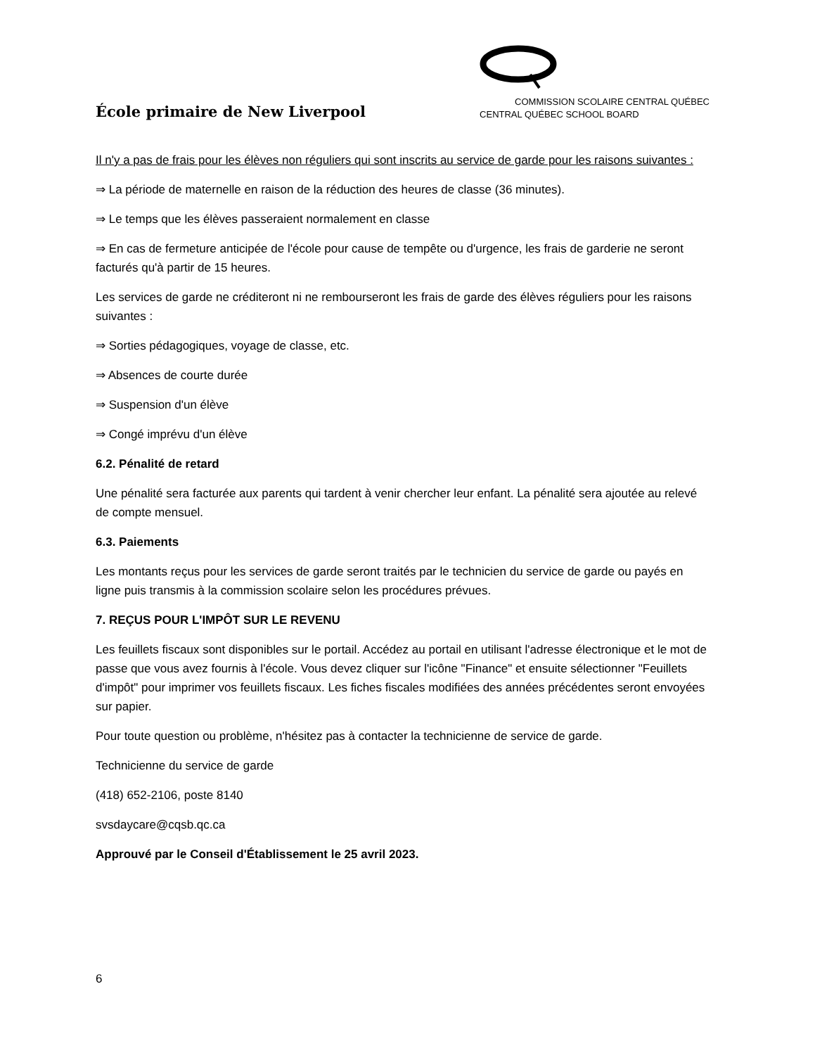École primaire de New Liverpool
COMMISSION SCOLAIRE CENTRAL QUÉBEC
CENTRAL QUÉBEC SCHOOL BOARD
Il n'y a pas de frais pour les élèves non réguliers qui sont inscrits au service de garde pour les raisons suivantes :
⇒ La période de maternelle en raison de la réduction des heures de classe (36 minutes).
⇒ Le temps que les élèves passeraient normalement en classe
⇒ En cas de fermeture anticipée de l'école pour cause de tempête ou d'urgence, les frais de garderie ne seront facturés qu'à partir de 15 heures.
Les services de garde ne créditeront ni ne rembourseront les frais de garde des élèves réguliers pour les raisons suivantes :
⇒ Sorties pédagogiques, voyage de classe, etc.
⇒ Absences de courte durée
⇒ Suspension d'un élève
⇒ Congé imprévu d'un élève
6.2. Pénalité de retard
Une pénalité sera facturée aux parents qui tardent à venir chercher leur enfant. La pénalité sera ajoutée au relevé de compte mensuel.
6.3. Paiements
Les montants reçus pour les services de garde seront traités par le technicien du service de garde ou payés en ligne puis transmis à la commission scolaire selon les procédures prévues.
7. REÇUS POUR L'IMPÔT SUR LE REVENU
Les feuillets fiscaux sont disponibles sur le portail. Accédez au portail en utilisant l'adresse électronique et le mot de passe que vous avez fournis à l'école. Vous devez cliquer sur l'icône "Finance" et ensuite sélectionner "Feuillets d'impôt" pour imprimer vos feuillets fiscaux. Les fiches fiscales modifiées des années précédentes seront envoyées sur papier.
Pour toute question ou problème, n'hésitez pas à contacter la technicienne de service de garde.
Technicienne du service de garde
(418) 652-2106, poste 8140
svsdaycare@cqsb.qc.ca
Approuvé par le Conseil d'Établissement le 25 avril 2023.
6